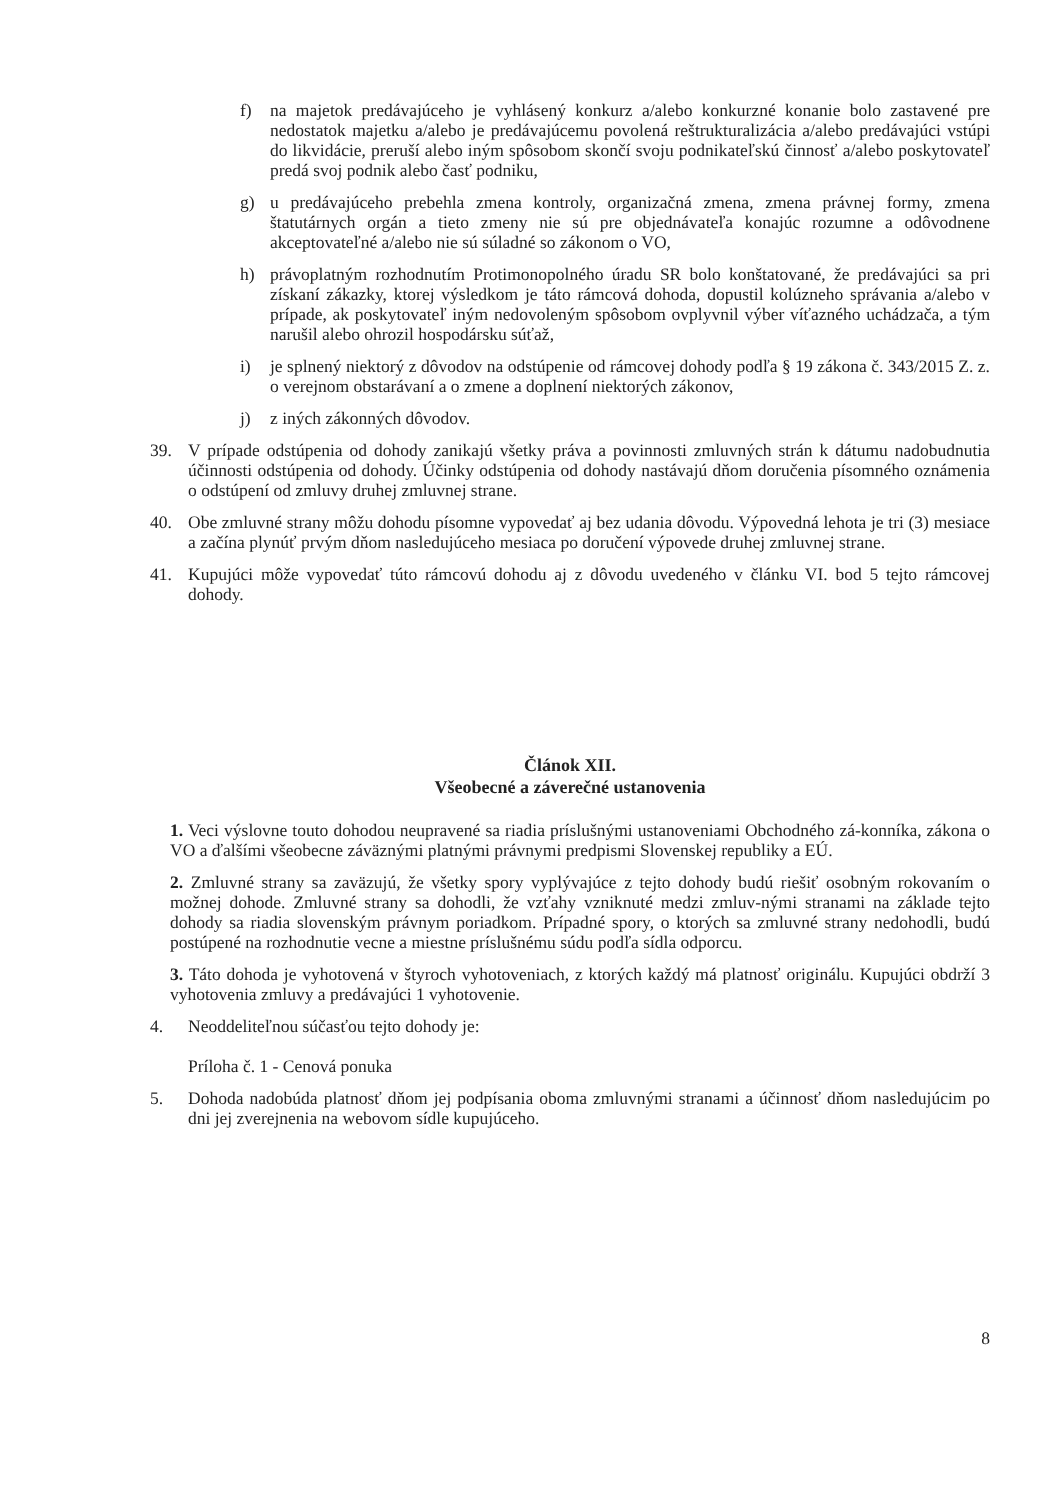f) na majetok predávajúceho je vyhlásený konkurz a/alebo konkurzné konanie bolo zastavené pre nedostatok majetku a/alebo je predávajúcemu povolená reštrukturalizácia a/alebo predávajúci vstúpi do likvidácie, preruší alebo iným spôsobom skončí svoju podnikateľskú činnosť a/alebo poskytovateľ predá svoj podnik alebo časť podniku,
g) u predávajúceho prebehla zmena kontroly, organizačná zmena, zmena právnej formy, zmena štatutárnych orgán a tieto zmeny nie sú pre objednávateľa konajúc rozumne a odôvodnene akceptovateľné a/alebo nie sú súladné so zákonom o VO,
h) právoplatným rozhodnutím Protimonopolného úradu SR bolo konštatované, že predávajúci sa pri získaní zákazky, ktorej výsledkom je táto rámcová dohoda, dopustil kolúzneho správania a/alebo v prípade, ak poskytovateľ iným nedovoleným spôsobom ovplyvnil výber víťazného uchádzača, a tým narušil alebo ohrozil hospodársku súťaž,
i) je splnený niektorý z dôvodov na odstúpenie od rámcovej dohody podľa § 19 zákona č. 343/2015 Z. z. o verejnom obstarávaní a o zmene a doplnení niektorých zákonov,
j) z iných zákonných dôvodov.
39. V prípade odstúpenia od dohody zanikajú všetky práva a povinnosti zmluvných strán k dátumu nadobudnutia účinnosti odstúpenia od dohody. Účinky odstúpenia od dohody nastávajú dňom doručenia písomného oznámenia o odstúpení od zmluvy druhej zmluvnej strane.
40. Obe zmluvné strany môžu dohodu písomne vypovedať aj bez udania dôvodu. Výpovedná lehota je tri (3) mesiace a začína plynúť prvým dňom nasledujúceho mesiaca po doručení výpovede druhej zmluvnej strane.
41. Kupujúci môže vypovedať túto rámcovú dohodu aj z dôvodu uvedeného v článku VI. bod 5 tejto rámcovej dohody.
Článok XII.
Všeobecné a záverečné ustanovenia
1. Veci výslovne touto dohodou neupravené sa riadia príslušnými ustanoveniami Obchodného zá-konníka, zákona o VO a ďalšími všeobecne záväznými platnými právnymi predpismi Slovenskej republiky a EÚ.
2. Zmluvné strany sa zaväzujú, že všetky spory vyplývajúce z tejto dohody budú riešiť osobným rokovaním o možnej dohode. Zmluvné strany sa dohodli, že vzťahy vzniknuté medzi zmluv-nými stranami na základe tejto dohody sa riadia slovenským právnym poriadkom. Prípadné spory, o ktorých sa zmluvné strany nedohodli, budú postúpené na rozhodnutie vecne a miestne príslušnému súdu podľa sídla odporcu.
3. Táto dohoda je vyhotovená v štyroch vyhotoveniach, z ktorých každý má platnosť originálu. Kupujúci obdrží 3 vyhotovenia zmluvy a predávajúci 1 vyhotovenie.
4. Neoddeliteľnou súčasťou tejto dohody je:
Príloha č. 1 - Cenová ponuka
5. Dohoda nadobúda platnosť dňom jej podpísania oboma zmluvnými stranami a účinnosť dňom nasledujúcim po dni jej zverejnenia na webovom sídle kupujúceho.
8